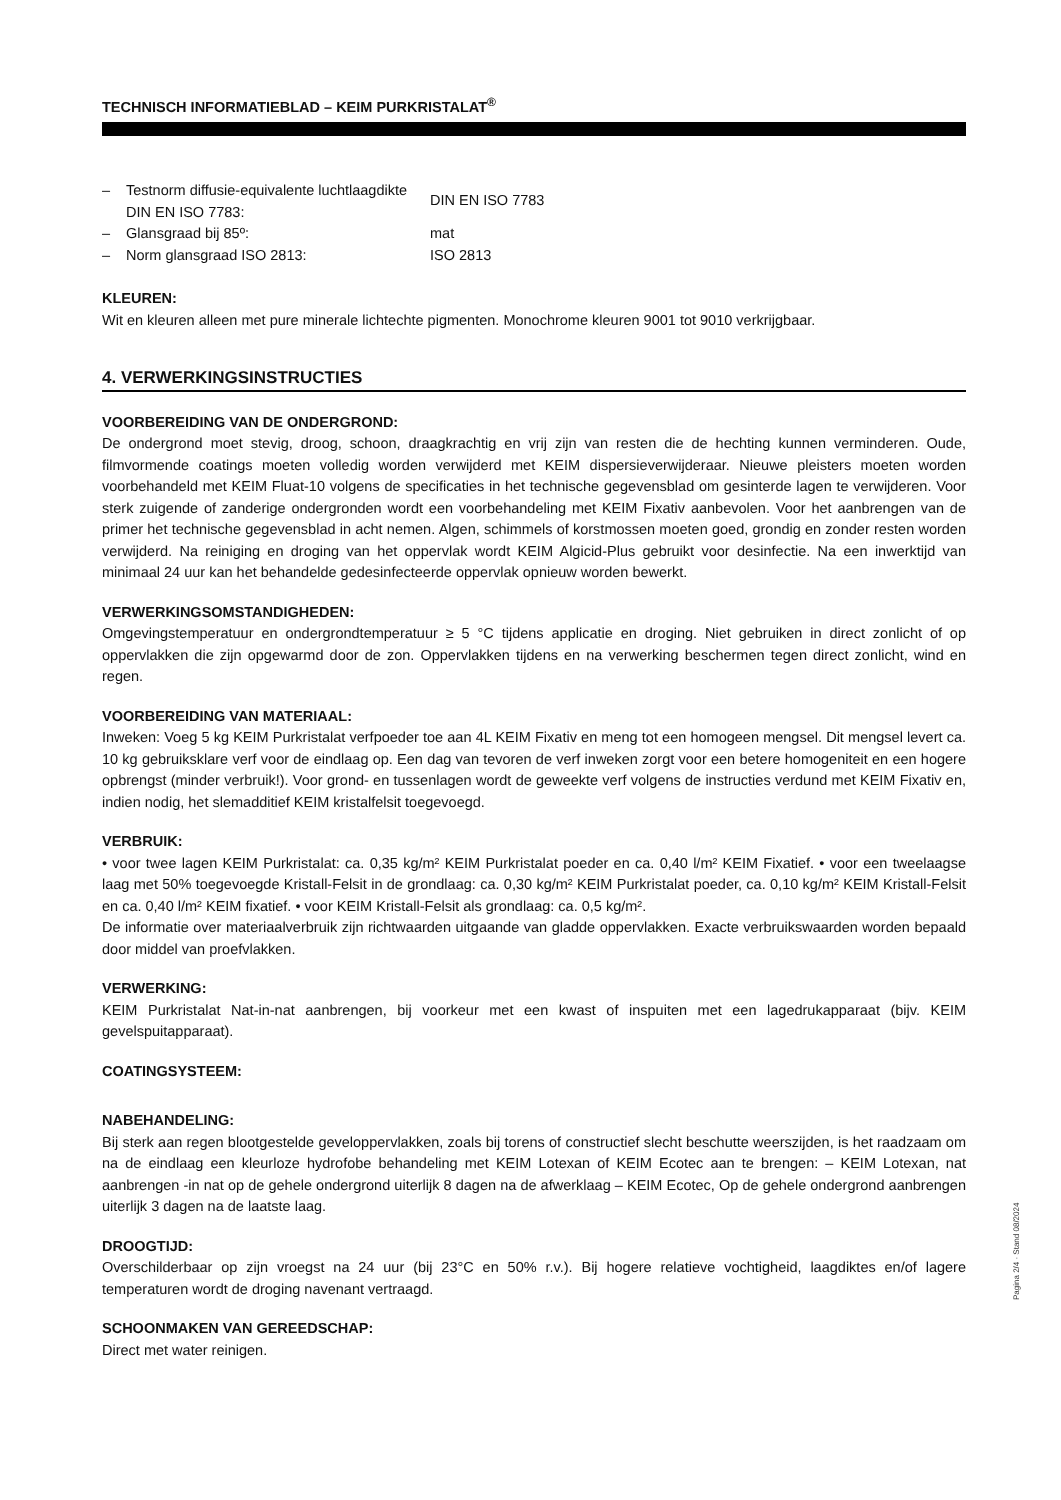TECHNISCH INFORMATIEBLAD – KEIM PURKRISTALAT<sup>®</sup>
– Testnorm diffusie-equivalente luchtlaagdikte DIN EN ISO 7783: DIN EN ISO 7783
– Glansgraad bij 85º: mat
– Norm glansgraad ISO 2813: ISO 2813
KLEUREN:
Wit en kleuren alleen met pure minerale lichtechte pigmenten. Monochrome kleuren 9001 tot 9010 verkrijgbaar.
4. VERWERKINGSINSTRUCTIES
VOORBEREIDING VAN DE ONDERGROND:
De ondergrond moet stevig, droog, schoon, draagkrachtig en vrij zijn van resten die de hechting kunnen verminderen. Oude, filmvormende coatings moeten volledig worden verwijderd met KEIM dispersieverwijderaar. Nieuwe pleisters moeten worden voorbehandeld met KEIM Fluat-10 volgens de specificaties in het technische gegevensblad om gesinterde lagen te verwijderen. Voor sterk zuigende of zanderige ondergronden wordt een voorbehandeling met KEIM Fixativ aanbevolen. Voor het aanbrengen van de primer het technische gegevensblad in acht nemen. Algen, schimmels of korstmossen moeten goed, grondig en zonder resten worden verwijderd. Na reiniging en droging van het oppervlak wordt KEIM Algicid-Plus gebruikt voor desinfectie. Na een inwerktijd van minimaal 24 uur kan het behandelde gedesinfecteerde oppervlak opnieuw worden bewerkt.
VERWERKINGSOMSTANDIGHEDEN:
Omgevingstemperatuur en ondergrondtemperatuur ≥ 5 °C tijdens applicatie en droging. Niet gebruiken in direct zonlicht of op oppervlakken die zijn opgewarmd door de zon. Oppervlakken tijdens en na verwerking beschermen tegen direct zonlicht, wind en regen.
VOORBEREIDING VAN MATERIAAL:
Inweken: Voeg 5 kg KEIM Purkristalat verfpoeder toe aan 4L KEIM Fixativ en meng tot een homogeen mengsel. Dit mengsel levert ca. 10 kg gebruiksklare verf voor de eindlaag op. Een dag van tevoren de verf inweken zorgt voor een betere homogeniteit en een hogere opbrengst (minder verbruik!). Voor grond- en tussenlagen wordt de geweekte verf volgens de instructies verdund met KEIM Fixativ en, indien nodig, het slemadditief KEIM kristalfelsit toegevoegd.
VERBRUIK:
• voor twee lagen KEIM Purkristalat: ca. 0,35 kg/m² KEIM Purkristalat poeder en ca. 0,40 l/m² KEIM Fixatief. • voor een tweelaagse laag met 50% toegevoegde Kristall-Felsit in de grondlaag: ca. 0,30 kg/m² KEIM Purkristalat poeder, ca. 0,10 kg/m² KEIM Kristall-Felsit en ca. 0,40 l/m² KEIM fixatief. • voor KEIM Kristall-Felsit als grondlaag: ca. 0,5 kg/m².
De informatie over materiaalverbruik zijn richtwaarden uitgaande van gladde oppervlakken. Exacte verbruikswaarden worden bepaald door middel van proefvlakken.
VERWERKING:
KEIM Purkristalat Nat-in-nat aanbrengen, bij voorkeur met een kwast of inspuiten met een lagedrukapparaat (bijv. KEIM gevelspuitapparaat).
COATINGSYSTEEM:
NABEHANDELING:
Bij sterk aan regen blootgestelde geveloppervlakken, zoals bij torens of constructief slecht beschutte weerszijden, is het raadzaam om na de eindlaag een kleurloze hydrofobe behandeling met KEIM Lotexan of KEIM Ecotec aan te brengen: – KEIM Lotexan, nat aanbrengen -in nat op de gehele ondergrond uiterlijk 8 dagen na de afwerklaag – KEIM Ecotec, Op de gehele ondergrond aanbrengen uiterlijk 3 dagen na de laatste laag.
DROOGTIJD:
Overschilderbaar op zijn vroegst na 24 uur (bij 23°C en 50% r.v.). Bij hogere relatieve vochtigheid, laagdiktes en/of lagere temperaturen wordt de droging navenant vertraagd.
SCHOONMAKEN VAN GEREEDSCHAP:
Direct met water reinigen.
Pagina 2/4 · Stand 08/2024